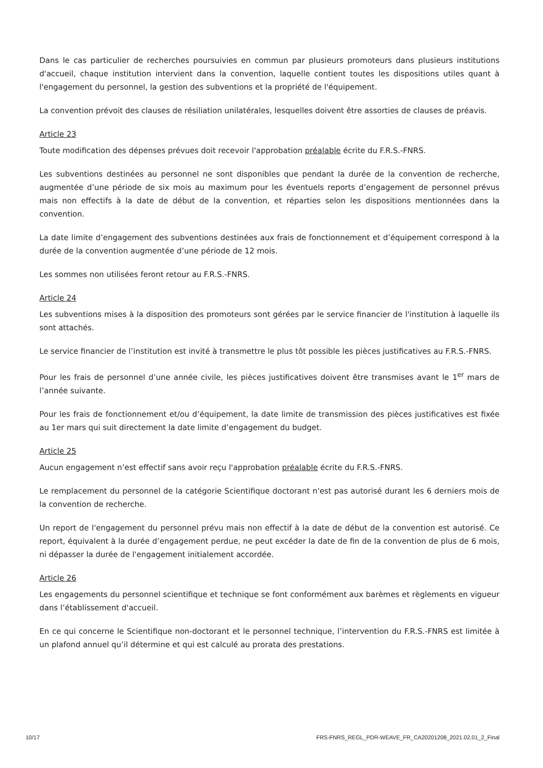Dans le cas particulier de recherches poursuivies en commun par plusieurs promoteurs dans plusieurs institutions d'accueil, chaque institution intervient dans la convention, laquelle contient toutes les dispositions utiles quant à l'engagement du personnel, la gestion des subventions et la propriété de l'équipement.
La convention prévoit des clauses de résiliation unilatérales, lesquelles doivent être assorties de clauses de préavis.
Article 23
Toute modification des dépenses prévues doit recevoir l'approbation préalable écrite du F.R.S.-FNRS.
Les subventions destinées au personnel ne sont disponibles que pendant la durée de la convention de recherche, augmentée d’une période de six mois au maximum pour les éventuels reports d’engagement de personnel prévus mais non effectifs à la date de début de la convention, et réparties selon les dispositions mentionnées dans la convention.
La date limite d’engagement des subventions destinées aux frais de fonctionnement et d’équipement correspond à la durée de la convention augmentée d’une période de 12 mois.
Les sommes non utilisées feront retour au F.R.S.-FNRS.
Article 24
Les subventions mises à la disposition des promoteurs sont gérées par le service financier de l'institution à laquelle ils sont attachés.
Le service financier de l’institution est invité à transmettre le plus tôt possible les pièces justificatives au F.R.S.-FNRS.
Pour les frais de personnel d’une année civile, les pièces justificatives doivent être transmises avant le 1<sup>er</sup> mars de l’année suivante.
Pour les frais de fonctionnement et/ou d’équipement, la date limite de transmission des pièces justificatives est fixée au 1er mars qui suit directement la date limite d’engagement du budget.
Article 25
Aucun engagement n’est effectif sans avoir reçu l'approbation préalable écrite du F.R.S.-FNRS.
Le remplacement du personnel de la catégorie Scientifique doctorant n'est pas autorisé durant les 6 derniers mois de la convention de recherche.
Un report de l'engagement du personnel prévu mais non effectif à la date de début de la convention est autorisé. Ce report, équivalent à la durée d’engagement perdue, ne peut excéder la date de fin de la convention de plus de 6 mois, ni dépasser la durée de l'engagement initialement accordée.
Article 26
Les engagements du personnel scientifique et technique se font conformément aux barèmes et règlements en vigueur dans l’établissement d'accueil.
En ce qui concerne le Scientifique non-doctorant et le personnel technique, l’intervention du F.R.S.-FNRS est limitée à un plafond annuel qu’il détermine et qui est calculé au prorata des prestations.
10/17 FRS-FNRS_REGL_PDR-WEAVE_FR_CA20201208_2021.02.01_2_Final